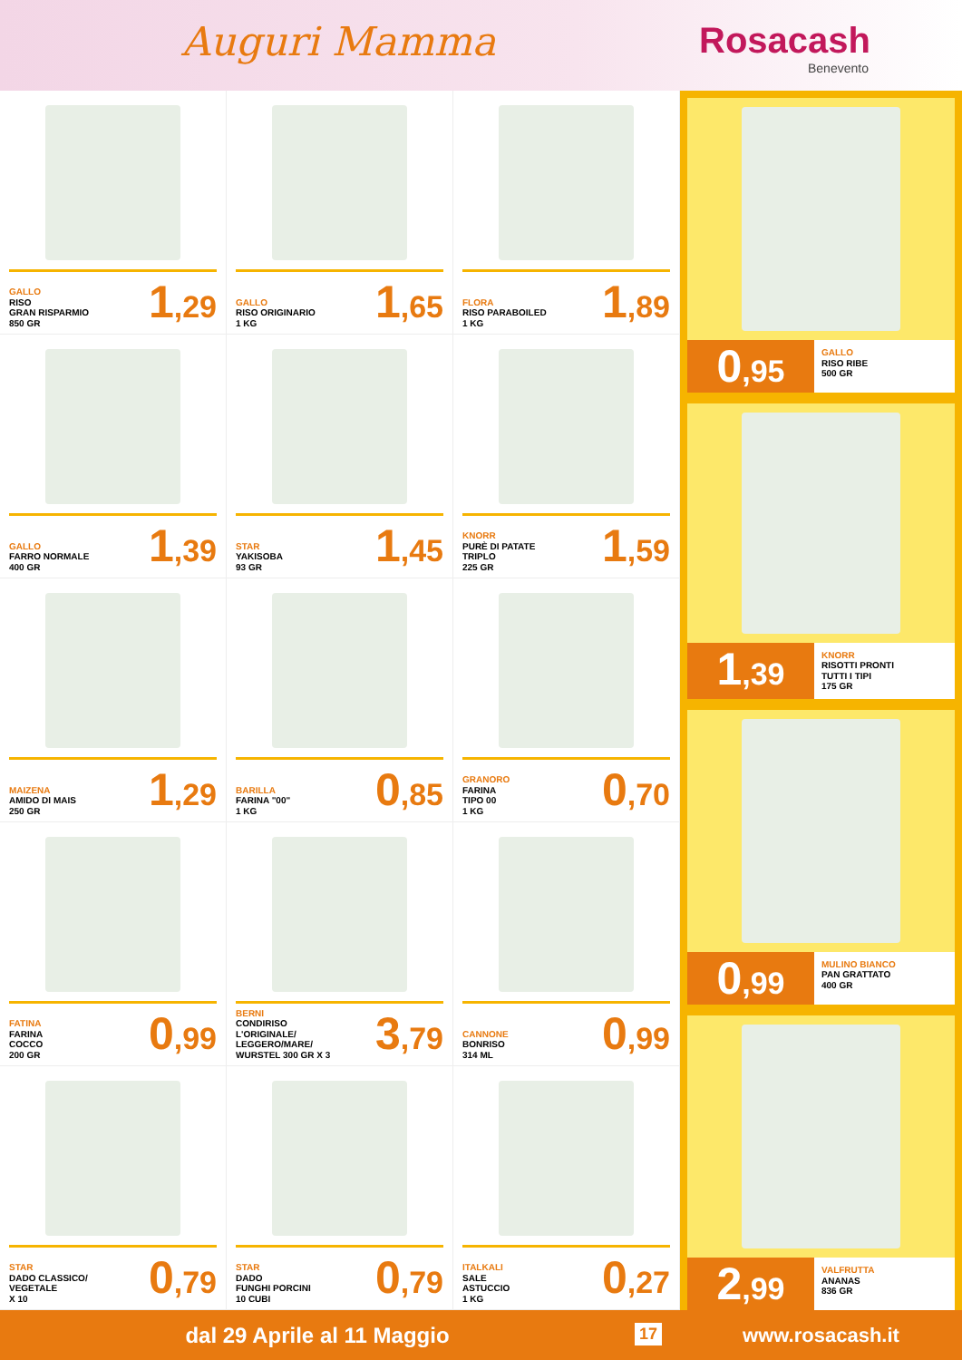Auguri Mamma Rosacash
Benevento
GALLO
RISO
GRAN RISPARMIO
850 GR
1,29
GALLO
RISO ORIGINARIO
1 KG
1,65
FLORA
RISO PARABOILED
1 KG
1,89
GALLO
FARRO NORMALE
400 GR
1,39
STAR
YAKISOBA
93 GR
1,45
KNORR
PURÈ DI PATATE
TRIPLO
225 GR
1,59
MAIZENA
AMIDO DI MAIS
250 GR
1,29
BARILLA
FARINA "00"
1 KG
0,85
GRANORO
FARINA
TIPO 00
1 KG
0,70
FATINA
FARINA
COCCO
200 GR
0,99
BERNI
CONDIRISO
L'ORIGINALE/
LEGGERO/MARE/
WURSTEL 300 GR X 3
3,79
CANNONE
BONRISO
314 ML
0,99
STAR
DADO CLASSICO/
VEGETALE
X 10
0,79
STAR
DADO
FUNGHI PORCINI
10 CUBI
0,79
ITALKALI
SALE
ASTUCCIO
1 KG
0,27
0,95
GALLO
RISO RIBE
500 GR
1,39
KNORR
RISOTTI PRONTI
TUTTI I TIPI
175 GR
0,99
MULINO BIANCO
PAN GRATTATO
400 GR
2,99
VALFRUTTA
ANANAS
836 GR
dal 29 Aprile al 11 Maggio 17
www.rosacash.it